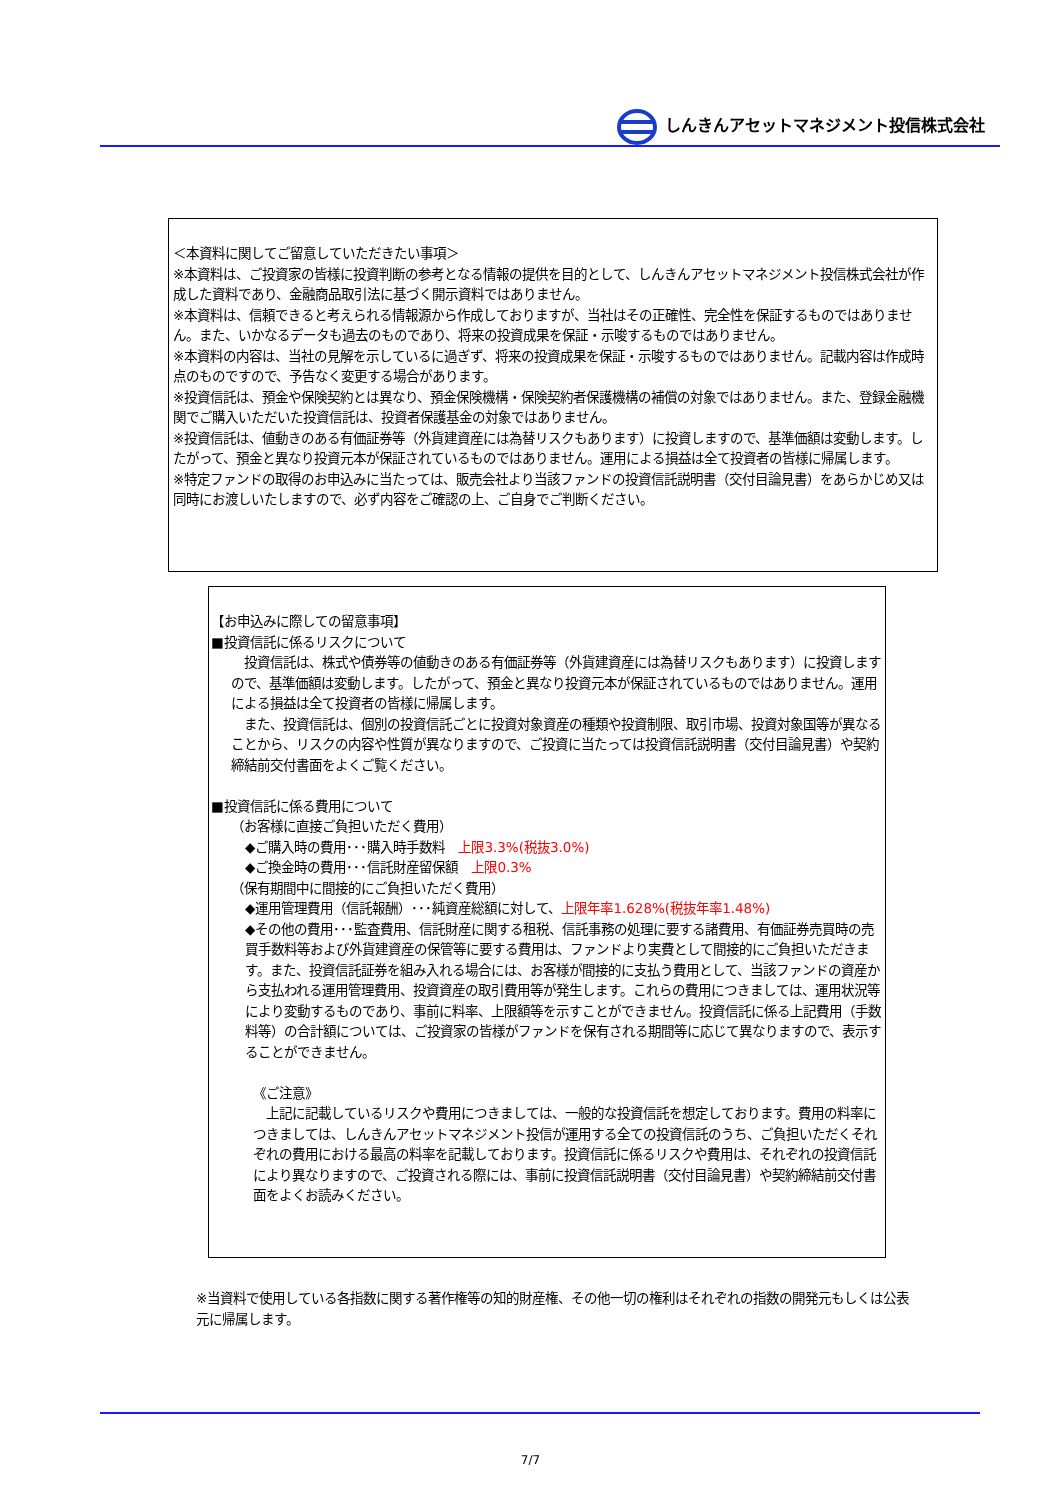しんきんアセットマネジメント投信株式会社
＜本資料に関してご留意していただきたい事項＞
※本資料は、ご投資家の皆様に投資判断の参考となる情報の提供を目的として、しんきんアセットマネジメント投信株式会社が作成した資料であり、金融商品取引法に基づく開示資料ではありません。
※本資料は、信頼できると考えられる情報源から作成しておりますが、当社はその正確性、完全性を保証するものではありません。また、いかなるデータも過去のものであり、将来の投資成果を保証・示唆するものではありません。
※本資料の内容は、当社の見解を示しているに過ぎず、将来の投資成果を保証・示唆するものではありません。記載内容は作成時点のものですので、予告なく変更する場合があります。
※投資信託は、預金や保険契約とは異なり、預金保険機構・保険契約者保護機構の補償の対象ではありません。また、登録金融機関でご購入いただいた投資信託は、投資者保護基金の対象ではありません。
※投資信託は、値動きのある有価証券等（外貨建資産には為替リスクもあります）に投資しますので、基準価額は変動します。したがって、預金と異なり投資元本が保証されているものではありません。運用による損益は全て投資者の皆様に帰属します。
※特定ファンドの取得のお申込みに当たっては、販売会社より当該ファンドの投資信託説明書（交付目論見書）をあらかじめ又は同時にお渡しいたしますので、必ず内容をご確認の上、ご自身でご判断ください。
【お申込みに際しての留意事項】
■投資信託に係るリスクについて
　投資信託は、株式や債券等の値動きのある有価証券等（外貨建資産には為替リスクもあります）に投資しますので、基準価額は変動します。したがって、預金と異なり投資元本が保証されているものではありません。運用による損益は全て投資者の皆様に帰属します。
　また、投資信託は、個別の投資信託ごとに投資対象資産の種類や投資制限、取引市場、投資対象国等が異なることから、リスクの内容や性質が異なりますので、ご投資に当たっては投資信託説明書（交付目論見書）や契約締結前交付書面をよくご覧ください。
■投資信託に係る費用について
（お客様に直接ご負担いただく費用）
◆ご購入時の費用･･･購入時手数料　上限3.3%(税抜3.0%)
◆ご換金時の費用･･･信託財産留保額　上限0.3%
（保有期間中に間接的にご負担いただく費用）
◆運用管理費用（信託報酬）･･･純資産総額に対して、上限年率1.628%(税抜年率1.48%)
◆その他の費用･･･監査費用、信託財産に関する租税、信託事務の処理に要する諸費用、有価証券売買時の売買手数料等および外貨建資産の保管等に要する費用は、ファンドより実費として間接的にご負担いただきます。また、投資信託証券を組み入れる場合には、お客様が間接的に支払う費用として、当該ファンドの資産から支払われる運用管理費用、投資資産の取引費用等が発生します。これらの費用につきましては、運用状況等により変動するものであり、事前に料率、上限額等を示すことができません。投資信託に係る上記費用（手数料等）の合計額については、ご投資家の皆様がファンドを保有される期間等に応じて異なりますので、表示することができません。
《ご注意》
　上記に記載しているリスクや費用につきましては、一般的な投資信託を想定しております。費用の料率につきましては、しんきんアセットマネジメント投信が運用する全ての投資信託のうち、ご負担いただくそれぞれの費用における最高の料率を記載しております。投資信託に係るリスクや費用は、それぞれの投資信託により異なりますので、ご投資される際には、事前に投資信託説明書（交付目論見書）や契約締結前交付書面をよくお読みください。
※当資料で使用している各指数に関する著作権等の知的財産権、その他一切の権利はそれぞれの指数の開発元もしくは公表元に帰属します。
7/7